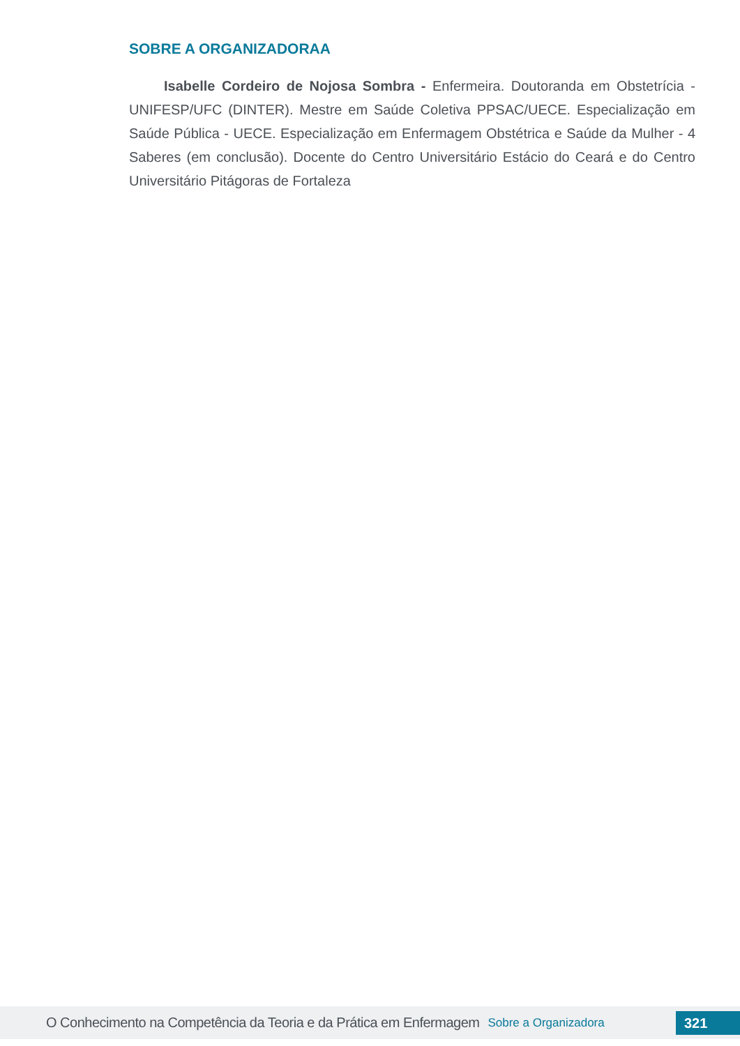SOBRE A ORGANIZADORAA
Isabelle Cordeiro de Nojosa Sombra - Enfermeira. Doutoranda em Obstetrícia - UNIFESP/UFC (DINTER). Mestre em Saúde Coletiva PPSAC/UECE. Especialização em Saúde Pública - UECE. Especialização em Enfermagem Obstétrica e Saúde da Mulher - 4 Saberes (em conclusão). Docente do Centro Universitário Estácio do Ceará e do Centro Universitário Pitágoras de Fortaleza
O Conhecimento na Competência da Teoria e da Prática em Enfermagem Sobre a Organizadora 321